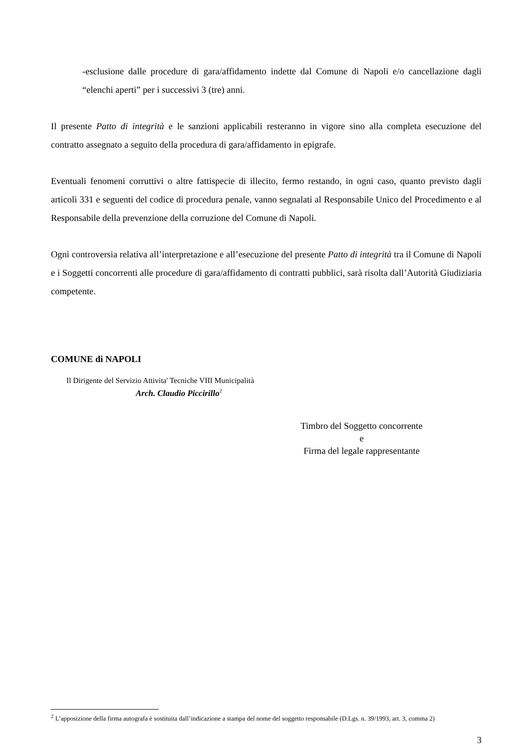-esclusione dalle procedure di gara/affidamento indette dal Comune di Napoli e/o cancellazione dagli “elenchi aperti” per i successivi 3 (tre) anni.
Il presente Patto di integrità e le sanzioni applicabili resteranno in vigore sino alla completa esecuzione del contratto assegnato a seguito della procedura di gara/affidamento in epigrafe.
Eventuali fenomeni corruttivi o altre fattispecie di illecito, fermo restando, in ogni caso, quanto previsto dagli articoli 331 e seguenti del codice di procedura penale, vanno segnalati al Responsabile Unico del Procedimento e al Responsabile della prevenzione della corruzione del Comune di Napoli.
Ogni controversia relativa all’interpretazione e all’esecuzione del presente Patto di integrità tra il Comune di Napoli e i Soggetti concorrenti alle procedure di gara/affidamento di contratti pubblici, sarà risolta dall’Autorità Giudiziaria competente.
COMUNE di NAPOLI
Il Dirigente del Servizio Attivita' Tecniche VIII Municipalità
Arch. Claudio Piccirillo<sup>2</sup>
Timbro del Soggetto concorrente
e
Firma del legale rappresentante
<sup>2</sup> L’apposizione della firma autografa è sostituita dall’indicazione a stampa del nome del soggetto responsabile (D.Lgs. n. 39/1993, art. 3, comma 2)
3